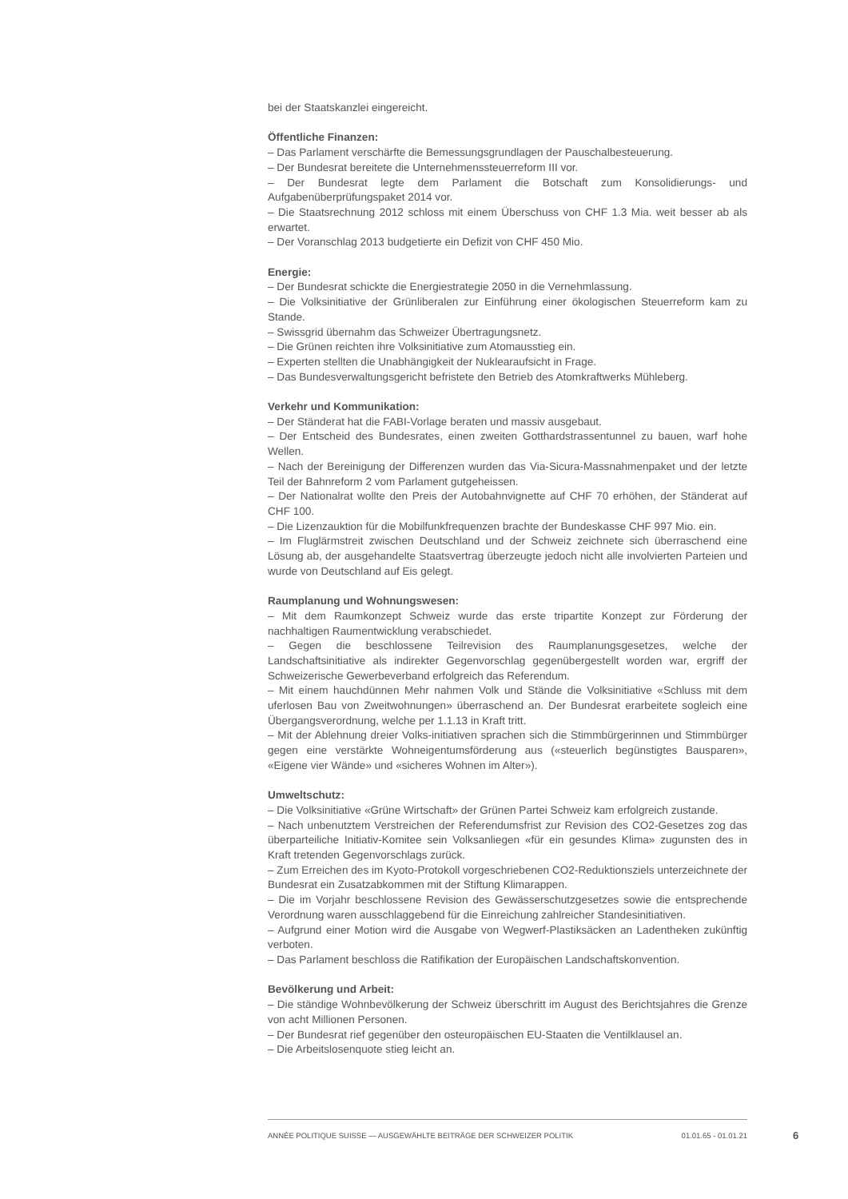bei der Staatskanzlei eingereicht.
Öffentliche Finanzen:
– Das Parlament verschärfte die Bemessungsgrundlagen der Pauschalbesteuerung.
– Der Bundesrat bereitete die Unternehmenssteuerreform III vor.
– Der Bundesrat legte dem Parlament die Botschaft zum Konsolidierungs- und Aufgabenüberprüfungspaket 2014 vor.
– Die Staatsrechnung 2012 schloss mit einem Überschuss von CHF 1.3 Mia. weit besser ab als erwartet.
– Der Voranschlag 2013 budgetierte ein Defizit von CHF 450 Mio.
Energie:
– Der Bundesrat schickte die Energiestrategie 2050 in die Vernehmlassung.
– Die Volksinitiative der Grünliberalen zur Einführung einer ökologischen Steuerreform kam zu Stande.
– Swissgrid übernahm das Schweizer Übertragungsnetz.
– Die Grünen reichten ihre Volksinitiative zum Atomausstieg ein.
– Experten stellten die Unabhängigkeit der Nuklearaufsicht in Frage.
– Das Bundesverwaltungsgericht befristete den Betrieb des Atomkraftwerks Mühleberg.
Verkehr und Kommunikation:
– Der Ständerat hat die FABI-Vorlage beraten und massiv ausgebaut.
– Der Entscheid des Bundesrates, einen zweiten Gotthardstrassentunnel zu bauen, warf hohe Wellen.
– Nach der Bereinigung der Differenzen wurden das Via-Sicura-Massnahmenpaket und der letzte Teil der Bahnreform 2 vom Parlament gutgeheissen.
– Der Nationalrat wollte den Preis der Autobahnvignette auf CHF 70 erhöhen, der Ständerat auf CHF 100.
– Die Lizenzauktion für die Mobilfunkfrequenzen brachte der Bundeskasse CHF 997 Mio. ein.
– Im Fluglärmstreit zwischen Deutschland und der Schweiz zeichnete sich überraschend eine Lösung ab, der ausgehandelte Staatsvertrag überzeugte jedoch nicht alle involvierten Parteien und wurde von Deutschland auf Eis gelegt.
Raumplanung und Wohnungswesen:
– Mit dem Raumkonzept Schweiz wurde das erste tripartite Konzept zur Förderung der nachhaltigen Raumentwicklung verabschiedet.
– Gegen die beschlossene Teilrevision des Raumplanungsgesetzes, welche der Landschaftsinitiative als indirekter Gegenvorschlag gegenübergestellt worden war, ergriff der Schweizerische Gewerbeverband erfolgreich das Referendum.
– Mit einem hauchdünnen Mehr nahmen Volk und Stände die Volksinitiative «Schluss mit dem uferlosen Bau von Zweitwohnungen» überraschend an. Der Bundesrat erarbeitete sogleich eine Übergangsverordnung, welche per 1.1.13 in Kraft tritt.
– Mit der Ablehnung dreier Volks-initiativen sprachen sich die Stimmbürgerinnen und Stimmbürger gegen eine verstärkte Wohneigentumsförderung aus («steuerlich begünstigtes Bausparen», «Eigene vier Wände» und «sicheres Wohnen im Alter»).
Umweltschutz:
– Die Volksinitiative «Grüne Wirtschaft» der Grünen Partei Schweiz kam erfolgreich zustande.
– Nach unbenutztem Verstreichen der Referendumsfrist zur Revision des CO2-Gesetzes zog das überparteiliche Initiativ-Komitee sein Volksanliegen «für ein gesundes Klima» zugunsten des in Kraft tretenden Gegenvorschlags zurück.
– Zum Erreichen des im Kyoto-Protokoll vorgeschriebenen CO2-Reduktionsziels unterzeichnete der Bundesrat ein Zusatzabkommen mit der Stiftung Klimarappen.
– Die im Vorjahr beschlossene Revision des Gewässerschutzgesetzes sowie die entsprechende Verordnung waren ausschlaggebend für die Einreichung zahlreicher Standesinitiativen.
– Aufgrund einer Motion wird die Ausgabe von Wegwerf-Plastiksäcken an Ladentheken zukünftig verboten.
– Das Parlament beschloss die Ratifikation der Europäischen Landschaftskonvention.
Bevölkerung und Arbeit:
– Die ständige Wohnbevölkerung der Schweiz überschritt im August des Berichtsjahres die Grenze von acht Millionen Personen.
– Der Bundesrat rief gegenüber den osteuropäischen EU-Staaten die Ventilklausel an.
– Die Arbeitslosenquote stieg leicht an.
ANNÉE POLITIQUE SUISSE — AUSGEWÄHLTE BEITRÄGE DER SCHWEIZER POLITIK 01.01.65 - 01.01.21
6